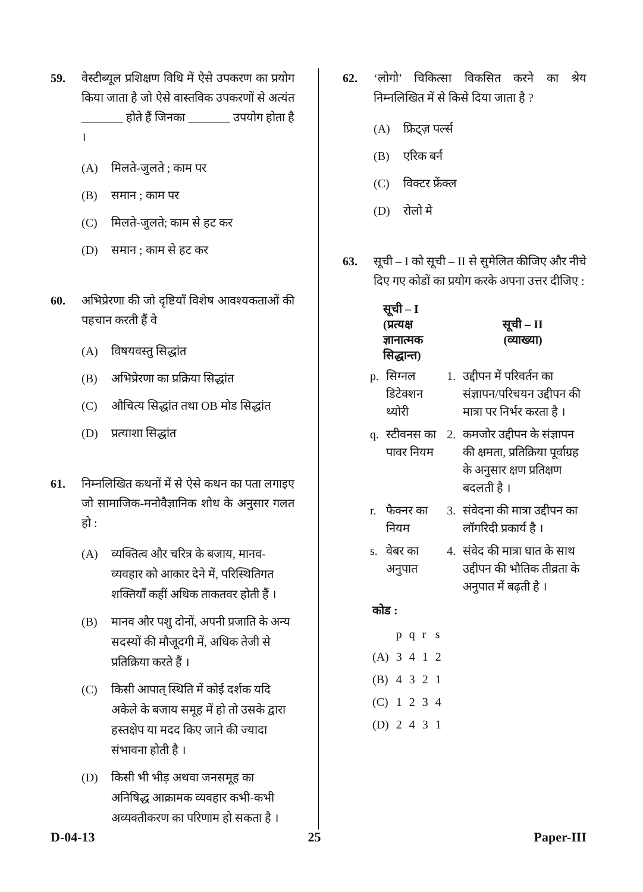59. वेस्टीब्यूल प्रशिक्षण विधि में ऐसे उपकरण का प्रयोग किया जाता है जो ऐसे वास्तविक उपकरणों से अत्यंत _______ होते हैं जिनका _______ उपयोग होता है ।
(A) मिलते-जुलते ; काम पर
(B) समान ; काम पर
(C) मिलते-जुलते; काम से हट कर
(D) समान ; काम से हट कर
60. अभिप्रेरणा की जो दृष्टियाँ विशेष आवश्यकताओं की पहचान करती हैं वे
(A) विषयवस्तु सिद्धांत
(B) अभिप्रेरणा का प्रक्रिया सिद्धांत
(C) औचित्य सिद्धांत तथा OB मोड सिद्धांत
(D) प्रत्याशा सिद्धांत
61. निम्नलिखित कथनों में से ऐसे कथन का पता लगाइए जो सामाजिक-मनोवैज्ञानिक शोध के अनुसार गलत हो :
(A) व्यक्तित्व और चरित्र के बजाय, मानव-व्यवहार को आकार देने में, परिस्थितिगत शक्तियाँ कहीं अधिक ताकतवर होती हैं ।
(B) मानव और पशु दोनों, अपनी प्रजाति के अन्य सदस्यों की मौजूदगी में, अधिक तेजी से प्रतिक्रिया करते हैं ।
(C) किसी आपात् स्थिति में कोई दर्शक यदि अकेले के बजाय समूह में हो तो उसके द्वारा हस्तक्षेप या मदद किए जाने की ज्यादा संभावना होती है ।
(D) किसी भी भीड़ अथवा जनसमूह का अनिषिद्ध आक्रामक व्यवहार कभी-कभी अव्यक्तीकरण का परिणाम हो सकता है ।
62. ‘लोगो’ चिकित्सा विकसित करने का श्रेय निम्नलिखित में से किसे दिया जाता है ?
(A) फ्रिट्ज़ पर्ल्स
(B) एरिक बर्न
(C) विक्टर फ्रेंक्ल
(D) रोलो मे
63. सूची – I को सूची – II से सुमेलित कीजिए और नीचे दिए गए कोडों का प्रयोग करके अपना उत्तर दीजिए :
| | सूची – I (प्रत्यक्ष ज्ञानात्मक सिद्धान्त) | | सूची – II (व्याख्या) |
| --- | --- | --- | --- |
| p. | सिग्नल डिटेक्शन थ्योरी | 1. | उद्दीपन में परिवर्तन का संज्ञापन/परिचयन उद्दीपन की मात्रा पर निर्भर करता है । |
| q. | स्टीवनस का पावर नियम | 2. | कमजोर उद्दीपन के संज्ञापन की क्षमता, प्रतिक्रिया पूर्वाग्रह के अनुसार क्षण प्रतिक्षण बदलती है । |
| r. | फैक्नर का नियम | 3. | संवेदना की मात्रा उद्दीपन का लॉगरिदी प्रकार्य है । |
| s. | वेबर का अनुपात | 4. | संवेद की मात्रा घात के साथ उद्दीपन की भौतिक तीव्रता के अनुपात में बढ़ती है । |
कोड :
| | p | q | r | s |
| (A) | 3 | 4 | 1 | 2 |
| (B) | 4 | 3 | 2 | 1 |
| (C) | 1 | 2 | 3 | 4 |
| (D) | 2 | 4 | 3 | 1 |
D-04-13 25 Paper-III